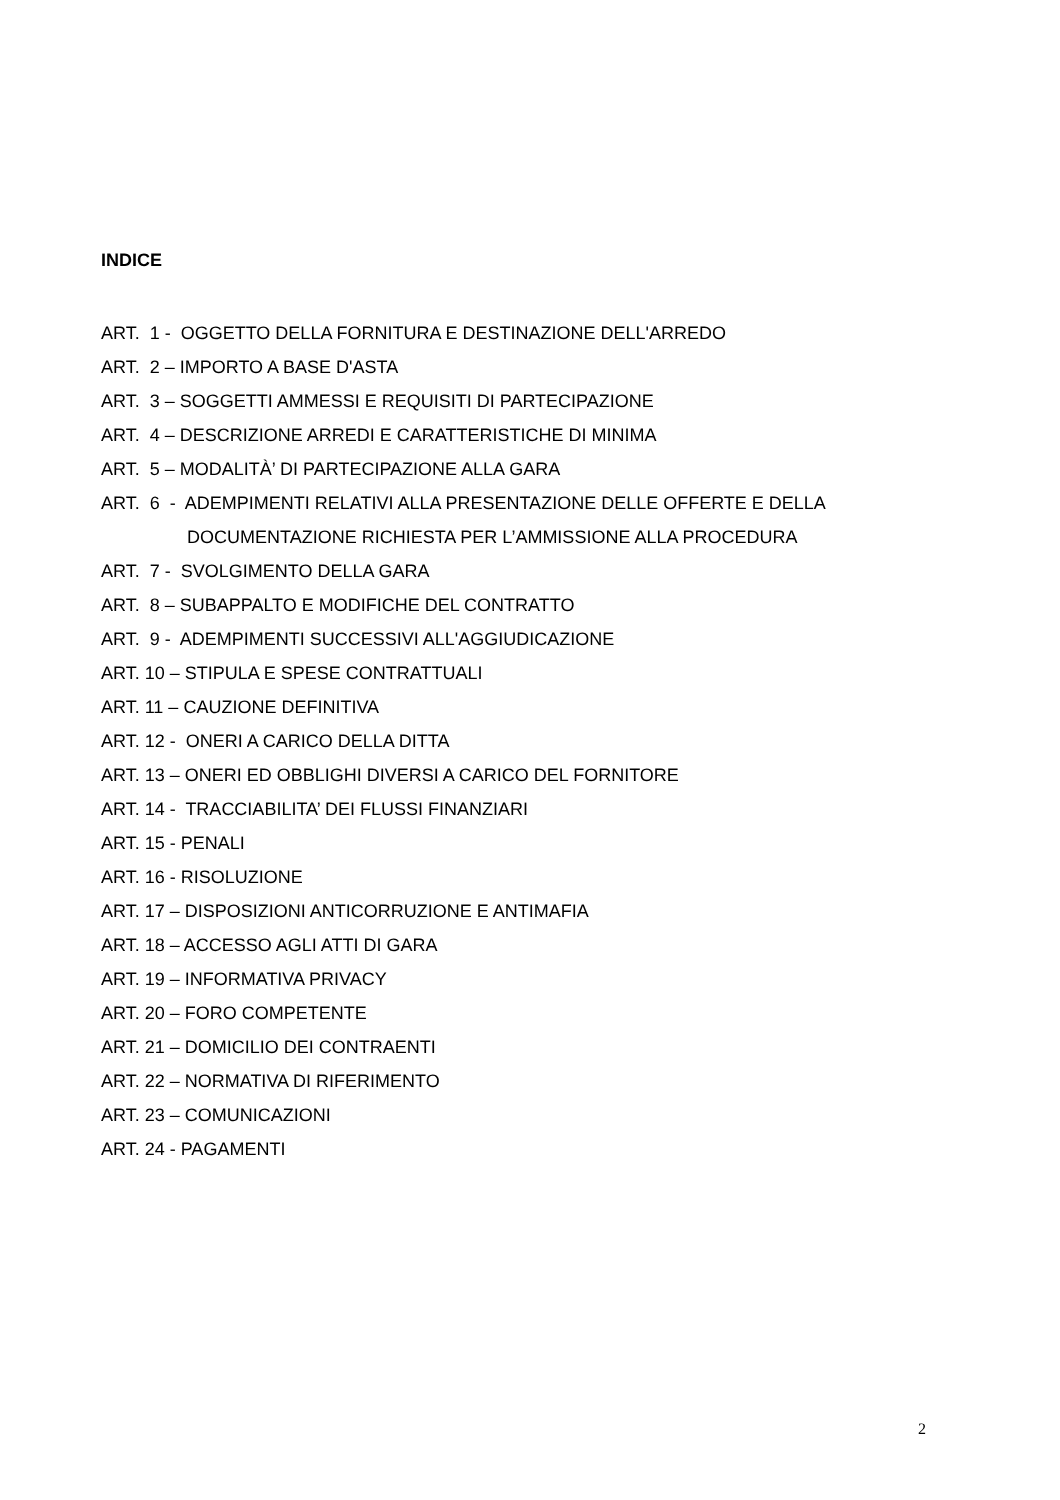INDICE
ART. 1 - OGGETTO DELLA FORNITURA E DESTINAZIONE DELL'ARREDO
ART. 2 – IMPORTO A BASE D'ASTA
ART. 3 – SOGGETTI AMMESSI E REQUISITI DI PARTECIPAZIONE
ART. 4 – DESCRIZIONE ARREDI E CARATTERISTICHE DI MINIMA
ART. 5 – MODALITÀ’ DI PARTECIPAZIONE ALLA GARA
ART. 6 - ADEMPIMENTI RELATIVI ALLA PRESENTAZIONE DELLE OFFERTE E DELLA
DOCUMENTAZIONE RICHIESTA PER L’AMMISSIONE ALLA PROCEDURA
ART. 7 - SVOLGIMENTO DELLA GARA
ART. 8 – SUBAPPALTO E MODIFICHE DEL CONTRATTO
ART. 9 - ADEMPIMENTI SUCCESSIVI ALL'AGGIUDICAZIONE
ART. 10 – STIPULA E SPESE CONTRATTUALI
ART. 11 – CAUZIONE DEFINITIVA
ART. 12 - ONERI A CARICO DELLA DITTA
ART. 13 – ONERI ED OBBLIGHI DIVERSI A CARICO DEL FORNITORE
ART. 14 - TRACCIABILITA’ DEI FLUSSI FINANZIARI
ART. 15 - PENALI
ART. 16 - RISOLUZIONE
ART. 17 – DISPOSIZIONI ANTICORRUZIONE E ANTIMAFIA
ART. 18 – ACCESSO AGLI ATTI DI GARA
ART. 19 – INFORMATIVA PRIVACY
ART. 20 – FORO COMPETENTE
ART. 21 – DOMICILIO DEI CONTRAENTI
ART. 22 – NORMATIVA DI RIFERIMENTO
ART. 23 – COMUNICAZIONI
ART. 24 - PAGAMENTI
2